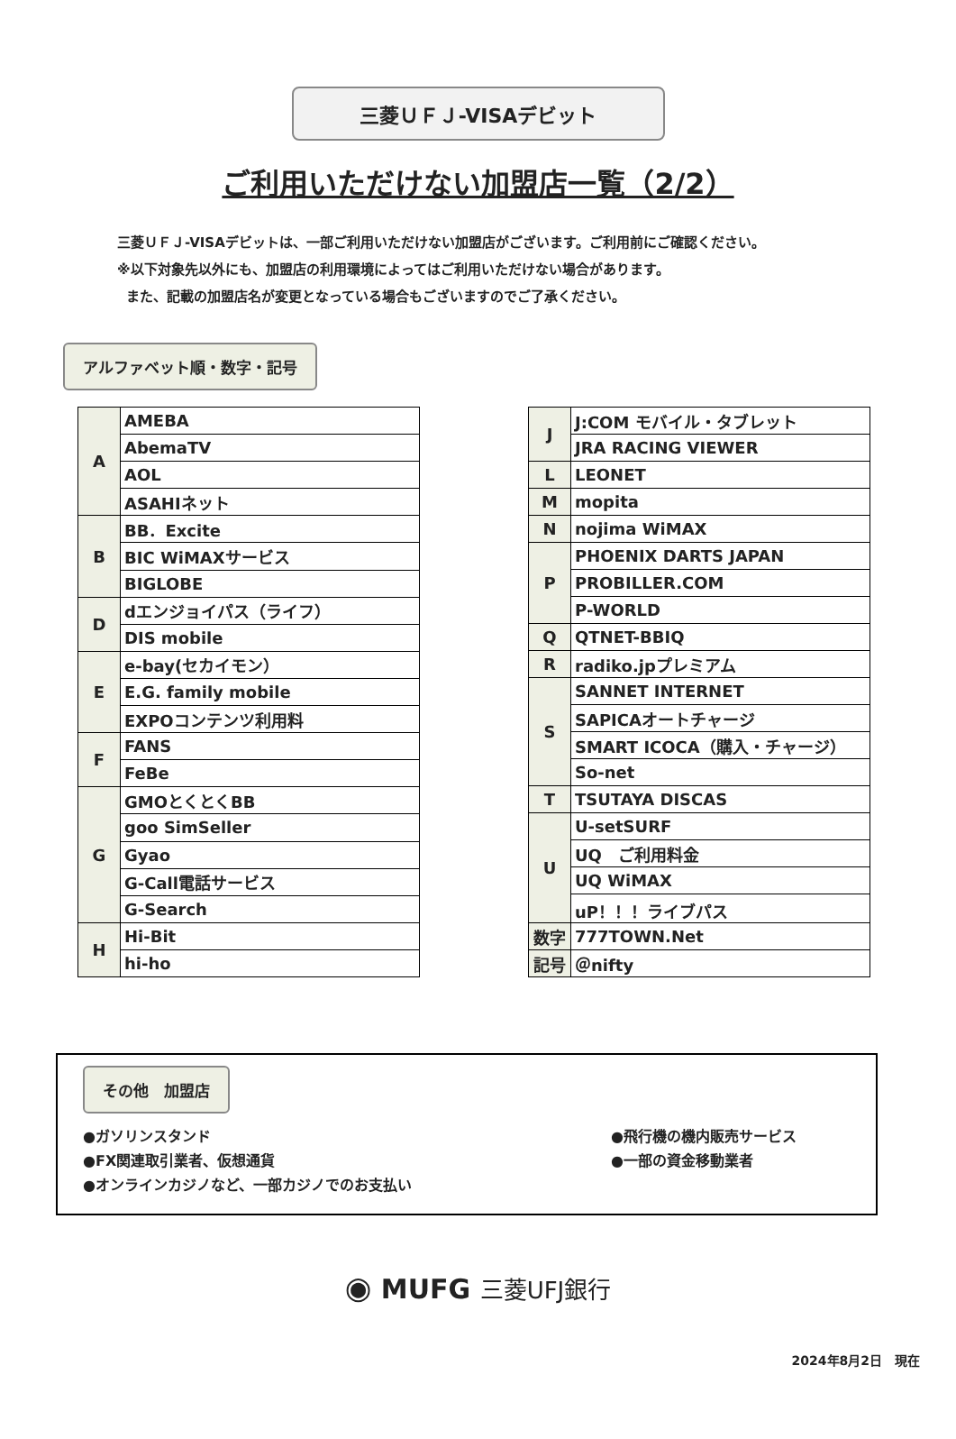三菱ＵＦＪ-VISAデビット
ご利用いただけない加盟店一覧（2/2）
三菱ＵＦＪ-VISAデビットは、一部ご利用いただけない加盟店がございます。ご利用前にご確認ください。
※以下対象先以外にも、加盟店の利用環境によってはご利用いただけない場合があります。
また、記載の加盟店名が変更となっている場合もございますのでご了承ください。
アルファベット順・数字・記号
| A | AMEBA |
| | AbemaTV |
| | AOL |
| | ASAHIネット |
| B | BB．Excite |
| | BIC WiMAXサービス |
| | BIGLOBE |
| D | dエンジョイパス（ライフ） |
| | DIS mobile |
| E | e-bay(セカイモン） |
| | E.G. family mobile |
| | EXPOコンテンツ利用料 |
| F | FANS |
| | FeBe |
| G | GMOとくとくBB |
| | goo SimSeller |
| | Gyao |
| | G-Call電話サービス |
| | G-Search |
| H | Hi-Bit |
| | hi-ho |
| J | J:COM モバイル・タブレット |
| | JRA RACING VIEWER |
| L | LEONET |
| M | mopita |
| N | nojima WiMAX |
| P | PHOENIX DARTS JAPAN |
| | PROBILLER.COM |
| | P-WORLD |
| Q | QTNET-BBIQ |
| R | radiko.jpプレミアム |
| S | SANNET INTERNET |
| | SAPICAオートチャージ |
| | SMART ICOCA（購入・チャージ） |
| | So-net |
| T | TSUTAYA DISCAS |
| U | U-setSURF |
| | UQ ご利用料金 |
| | UQ WiMAX |
| | uP！！！ライブパス |
| 数字 | 777TOWN.Net |
| 記号 | ＠nifty |
その他　加盟店
●ガソリンスタンド
●FX関連取引業者、仮想通貨
●オンラインカジノなど、一部カジノでのお支払い
●飛行機の機内販売サービス
●一部の資金移動業者
◉ MUFG 三菱UFJ銀行
2024年8月2日　現在